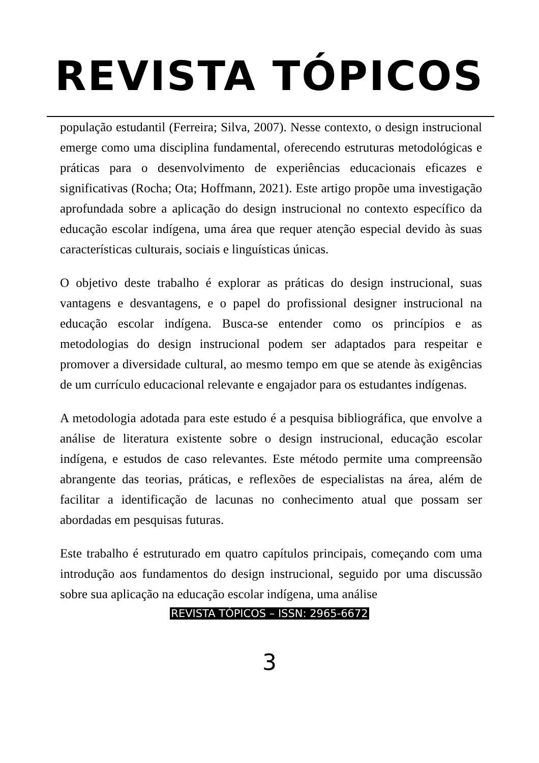REVISTA TÓPICOS
população estudantil (Ferreira; Silva, 2007). Nesse contexto, o design instrucional emerge como uma disciplina fundamental, oferecendo estruturas metodológicas e práticas para o desenvolvimento de experiências educacionais eficazes e significativas (Rocha; Ota; Hoffmann, 2021). Este artigo propõe uma investigação aprofundada sobre a aplicação do design instrucional no contexto específico da educação escolar indígena, uma área que requer atenção especial devido às suas características culturais, sociais e linguísticas únicas.
O objetivo deste trabalho é explorar as práticas do design instrucional, suas vantagens e desvantagens, e o papel do profissional designer instrucional na educação escolar indígena. Busca-se entender como os princípios e as metodologias do design instrucional podem ser adaptados para respeitar e promover a diversidade cultural, ao mesmo tempo em que se atende às exigências de um currículo educacional relevante e engajador para os estudantes indígenas.
A metodologia adotada para este estudo é a pesquisa bibliográfica, que envolve a análise de literatura existente sobre o design instrucional, educação escolar indígena, e estudos de caso relevantes. Este método permite uma compreensão abrangente das teorias, práticas, e reflexões de especialistas na área, além de facilitar a identificação de lacunas no conhecimento atual que possam ser abordadas em pesquisas futuras.
Este trabalho é estruturado em quatro capítulos principais, começando com uma introdução aos fundamentos do design instrucional, seguido por uma discussão sobre sua aplicação na educação escolar indígena, uma análise
REVISTA TÓPICOS – ISSN: 2965-6672
3